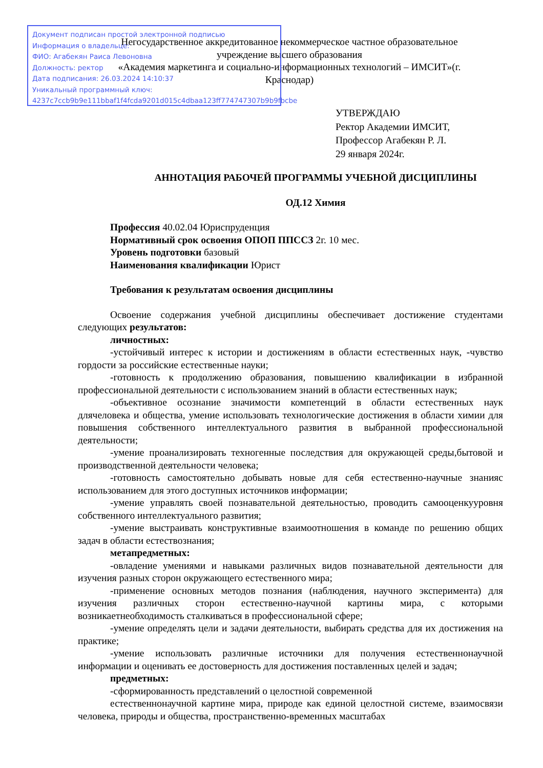Негосударственное аккредитованное некоммерческое частное образовательное учреждение высшего образования
«Академия маркетинга и социально-информационных технологий – ИМСИТ»(г. Краснодар)
Документ подписан простой электронной подписью
Информация о владельце:
ФИО: Агабекян Раиса Левоновна
Должность: ректор
Дата подписания: 26.03.2024 14:10:37
Уникальный программный ключ:
4237c7ccb9b9e111bbaf1f4fcda9201d015c4dbaa123ff774747307b9b9fbcbe
УТВЕРЖДАЮ
Ректор Академии ИМСИТ,
Профессор Агабекян Р. Л.
29 января 2024г.
АННОТАЦИЯ РАБОЧЕЙ ПРОГРАММЫ УЧЕБНОЙ ДИСЦИПЛИНЫ
ОД.12 Химия
Профессия 40.02.04 Юриспруденция
Нормативный срок освоения ОПОП ППССЗ 2г. 10 мес.
Уровень подготовки базовый
Наименования квалификации Юрист
Требования к результатам освоения дисциплины
Освоение содержания учебной дисциплины обеспечивает достижение студентами следующих результатов:
личностных:
-устойчивый интерес к истории и достижениям в области естественных наук, -чувство гордости за российские естественные науки;
-готовность к продолжению образования, повышению квалификации в избранной профессиональной деятельности с использованием знаний в области естественных наук;
-объективное осознание значимости компетенций в области естественных наук длячеловека и общества, умение использовать технологические достижения в области химии для повышения собственного интеллектуального развития в выбранной профессиональной деятельности;
-умение проанализировать техногенные последствия для окружающей среды,бытовой и производственной деятельности человека;
-готовность самостоятельно добывать новые для себя естественно-научные знанияс использованием для этого доступных источников информации;
-умение управлять своей познавательной деятельностью, проводить самооценкууровня собственного интеллектуального развития;
-умение выстраивать конструктивные взаимоотношения в команде по решению общих задач в области естествознания;
метапредметных:
-овладение умениями и навыками различных видов познавательной деятельности для изучения разных сторон окружающего естественного мира;
-применение основных методов познания (наблюдения, научного эксперимента) для изучения различных сторон естественно-научной картины мира, с которыми возникаетнеобходимость сталкиваться в профессиональной сфере;
-умение определять цели и задачи деятельности, выбирать средства для их достижения на практике;
-умение использовать различные источники для получения естественнонаучной информации и оценивать ее достоверность для достижения поставленных целей и задач;
предметных:
-сформированность представлений о целостной современной
естественнонаучной картине мира, природе как единой целостной системе, взаимосвязи человека, природы и общества, пространственно-временных масштабах